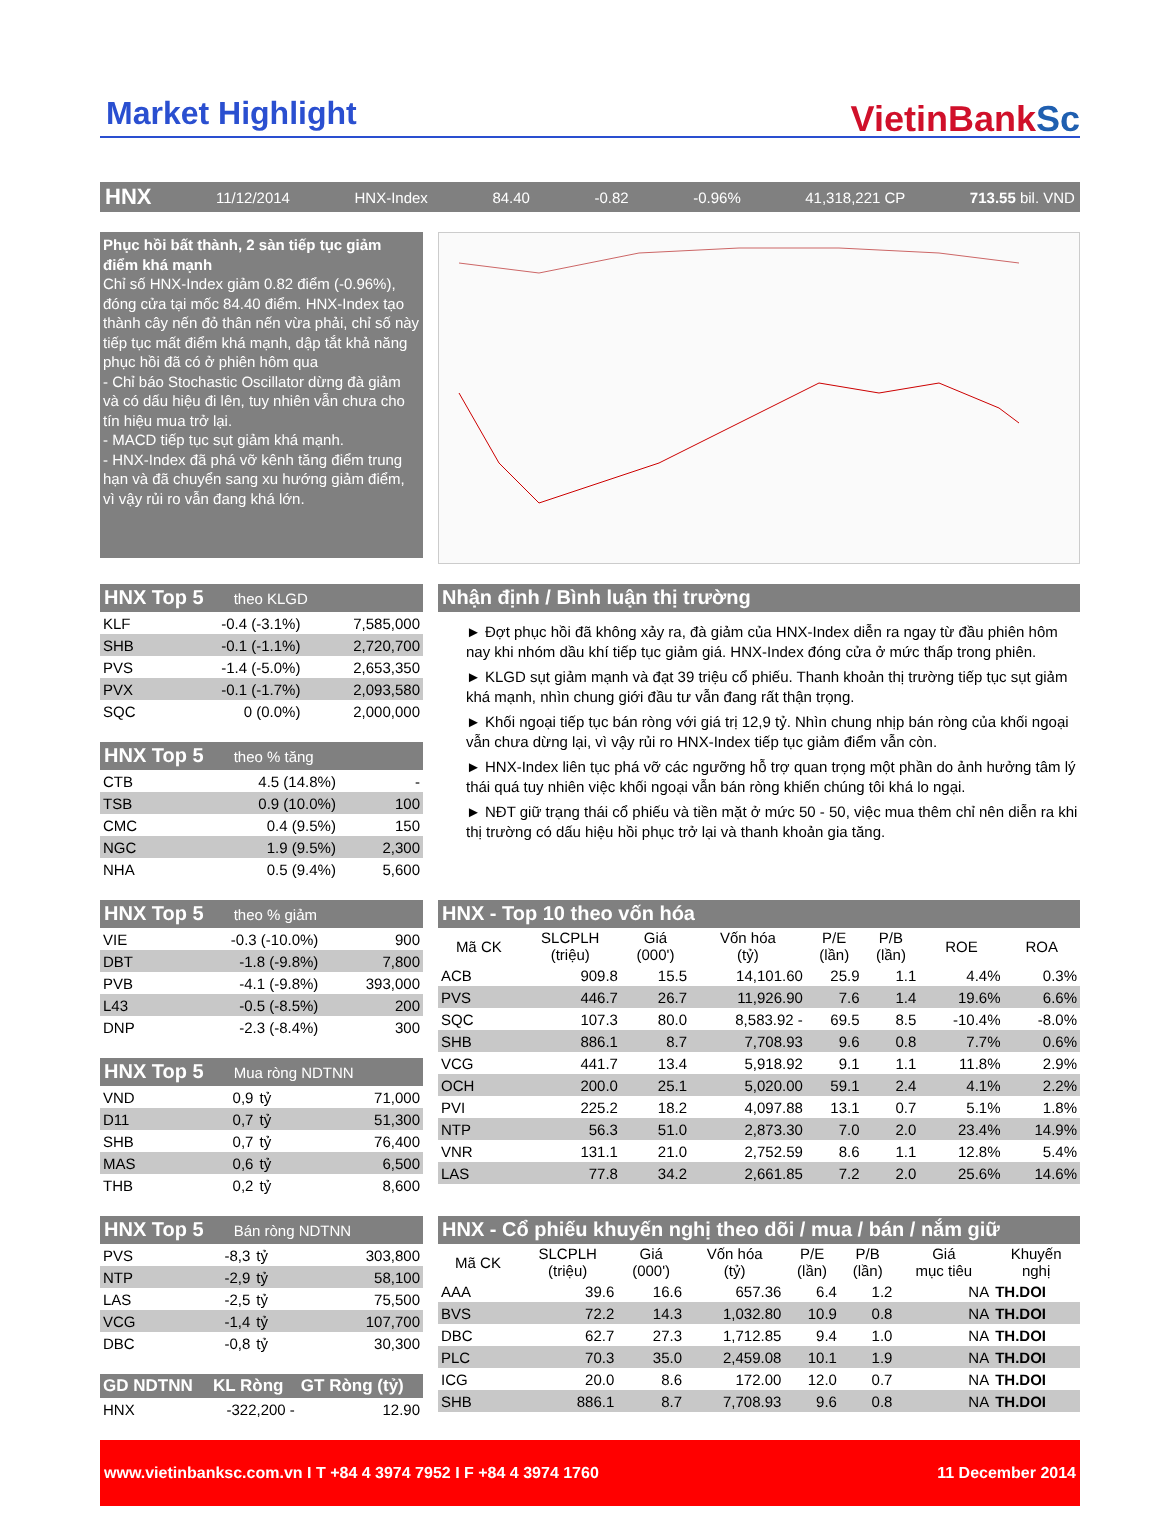Market Highlight
VietinBankSc
HNX 11/12/2014 HNX-Index 84.40 -0.82 -0.96% 41,318,221 CP 713.55 bil. VND
Phục hồi bất thành, 2 sàn tiếp tục giảm điểm khá mạnh
Chỉ số HNX-Index giảm 0.82 điểm (-0.96%), đóng cửa tại mốc 84.40 điểm. HNX-Index tạo thành cây nến đỏ thân nến vừa phải, chỉ số này tiếp tục mất điểm khá mạnh, dập tắt khả năng phục hồi đã có ở phiên hôm qua
- Chỉ báo Stochastic Oscillator dừng đà giảm và có dấu hiệu đi lên, tuy nhiên vẫn chưa cho tín hiệu mua trở lại.
- MACD tiếp tục sụt giảm khá mạnh.
- HNX-Index đã phá vỡ kênh tăng điểm trung hạn và đã chuyển sang xu hướng giảm điểm, vì vậy rủi ro vẫn đang khá lớn.
HNX Top 5 theo KLGD
| KLF | -0.4 (-3.1%) | 7,585,000 |
| SHB | -0.1 (-1.1%) | 2,720,700 |
| PVS | -1.4 (-5.0%) | 2,653,350 |
| PVX | -0.1 (-1.7%) | 2,093,580 |
| SQC | 0 (0.0%) | 2,000,000 |
HNX Top 5 theo % tăng
| CTB | 4.5 (14.8%) | - |
| TSB | 0.9 (10.0%) | 100 |
| CMC | 0.4 (9.5%) | 150 |
| NGC | 1.9 (9.5%) | 2,300 |
| NHA | 0.5 (9.4%) | 5,600 |
Nhận định / Bình luận thị trường
► Đợt phục hồi đã không xảy ra, đà giảm của HNX-Index diễn ra ngay từ đầu phiên hôm nay khi nhóm dầu khí tiếp tục giảm giá. HNX-Index đóng cửa ở mức thấp trong phiên.
► KLGD sụt giảm mạnh và đạt 39 triệu cổ phiếu. Thanh khoản thị trường tiếp tục sụt giảm khá mạnh, nhìn chung giới đầu tư vẫn đang rất thận trọng.
► Khối ngoại tiếp tục bán ròng với giá trị 12,9 tỷ. Nhìn chung nhịp bán ròng của khối ngoại vẫn chưa dừng lại, vì vậy rủi ro HNX-Index tiếp tục giảm điểm vẫn còn.
► HNX-Index liên tục phá vỡ các ngưỡng hỗ trợ quan trọng một phần do ảnh hưởng tâm lý thái quá tuy nhiên việc khối ngoại vẫn bán ròng khiến chúng tôi khá lo ngại.
► NĐT giữ trạng thái cổ phiếu và tiền mặt ở mức 50 - 50, việc mua thêm chỉ nên diễn ra khi thị trường có dấu hiệu hồi phục trở lại và thanh khoản gia tăng.
HNX Top 5 theo % giảm
| VIE | -0.3 (-10.0%) | 900 |
| DBT | -1.8 (-9.8%) | 7,800 |
| PVB | -4.1 (-9.8%) | 393,000 |
| L43 | -0.5 (-8.5%) | 200 |
| DNP | -2.3 (-8.4%) | 300 |
HNX Top 5 Mua ròng NDTNN
| VND | 0,9 | tỷ | 71,000 |
| D11 | 0,7 | tỷ | 51,300 |
| SHB | 0,7 | tỷ | 76,400 |
| MAS | 0,6 | tỷ | 6,500 |
| THB | 0,2 | tỷ | 8,600 |
HNX - Top 10 theo vốn hóa
| Mã CK | SLCPLH (triệu) | Giá (000') | Vốn hóa (tỷ) | P/E (lần) | P/B (lần) | ROE | ROA |
| --- | --- | --- | --- | --- | --- | --- | --- |
| ACB | 909.8 | 15.5 | 14,101.60 | 25.9 | 1.1 | 4.4% | 0.3% |
| PVS | 446.7 | 26.7 | 11,926.90 | 7.6 | 1.4 | 19.6% | 6.6% |
| SQC | 107.3 | 80.0 | 8,583.92 - | 69.5 | 8.5 | -10.4% | -8.0% |
| SHB | 886.1 | 8.7 | 7,708.93 | 9.6 | 0.8 | 7.7% | 0.6% |
| VCG | 441.7 | 13.4 | 5,918.92 | 9.1 | 1.1 | 11.8% | 2.9% |
| OCH | 200.0 | 25.1 | 5,020.00 | 59.1 | 2.4 | 4.1% | 2.2% |
| PVI | 225.2 | 18.2 | 4,097.88 | 13.1 | 0.7 | 5.1% | 1.8% |
| NTP | 56.3 | 51.0 | 2,873.30 | 7.0 | 2.0 | 23.4% | 14.9% |
| VNR | 131.1 | 21.0 | 2,752.59 | 8.6 | 1.1 | 12.8% | 5.4% |
| LAS | 77.8 | 34.2 | 2,661.85 | 7.2 | 2.0 | 25.6% | 14.6% |
HNX Top 5 Bán ròng NDTNN
| PVS | -8,3 | tỷ | 303,800 |
| NTP | -2,9 | tỷ | 58,100 |
| LAS | -2,5 | tỷ | 75,500 |
| VCG | -1,4 | tỷ | 107,700 |
| DBC | -0,8 | tỷ | 30,300 |
| GD NDTNN | KL Ròng | GT Ròng (tỷ) |
| HNX | -322,200 - | 12.90 |
HNX - Cổ phiếu khuyến nghị theo dõi / mua / bán / nắm giữ
| Mã CK | SLCPLH (triệu) | Giá (000') | Vốn hóa (tỷ) | P/E (lần) | P/B (lần) | Giá mục tiêu | Khuyến nghị |
| --- | --- | --- | --- | --- | --- | --- | --- |
| AAA | 39.6 | 16.6 | 657.36 | 6.4 | 1.2 | NA | TH.DOI |
| BVS | 72.2 | 14.3 | 1,032.80 | 10.9 | 0.8 | NA | TH.DOI |
| DBC | 62.7 | 27.3 | 1,712.85 | 9.4 | 1.0 | NA | TH.DOI |
| PLC | 70.3 | 35.0 | 2,459.08 | 10.1 | 1.9 | NA | TH.DOI |
| ICG | 20.0 | 8.6 | 172.00 | 12.0 | 0.7 | NA | TH.DOI |
| SHB | 886.1 | 8.7 | 7,708.93 | 9.6 | 0.8 | NA | TH.DOI |
www.vietinbanksc.com.vn I T +84 4 3974 7952 I F +84 4 3974 1760 11 December 2014